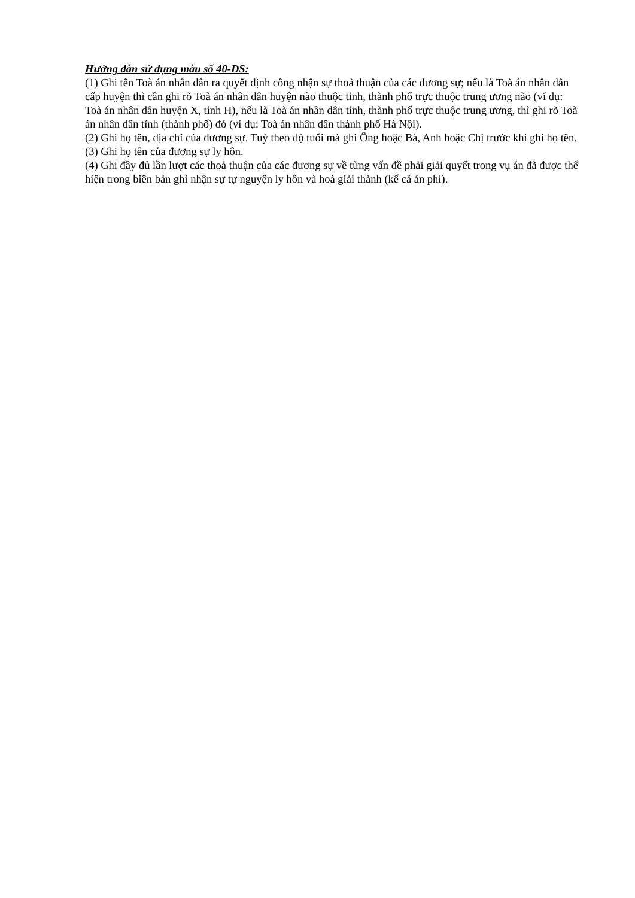Hướng dẫn sử dụng mẫu số 40-DS:
(1) Ghi tên Toà án nhân dân ra quyết định công nhận sự thoả thuận của các đương sự; nếu là Toà án nhân dân cấp huyện thì cần ghi rõ Toà án nhân dân huyện nào thuộc tỉnh, thành phố trực thuộc trung ương nào (ví dụ: Toà án nhân dân huyện X, tỉnh H), nếu là Toà án nhân dân tỉnh, thành phố trực thuộc trung ương, thì ghi rõ Toà án nhân dân tỉnh (thành phố) đó (ví dụ: Toà án nhân dân thành phố Hà Nội).
(2) Ghi họ tên, địa chỉ của đương sự. Tuỳ theo độ tuổi mà ghi Ông hoặc Bà, Anh hoặc Chị trước khi ghi họ tên.
(3) Ghi họ tên của đương sự ly hôn.
(4) Ghi đầy đủ lần lượt các thoả thuận của các đương sự về từng vấn đề phải giải quyết trong vụ án đã được thể hiện trong biên bản ghi nhận sự tự nguyện ly hôn và hoà giải thành (kể cả án phí).